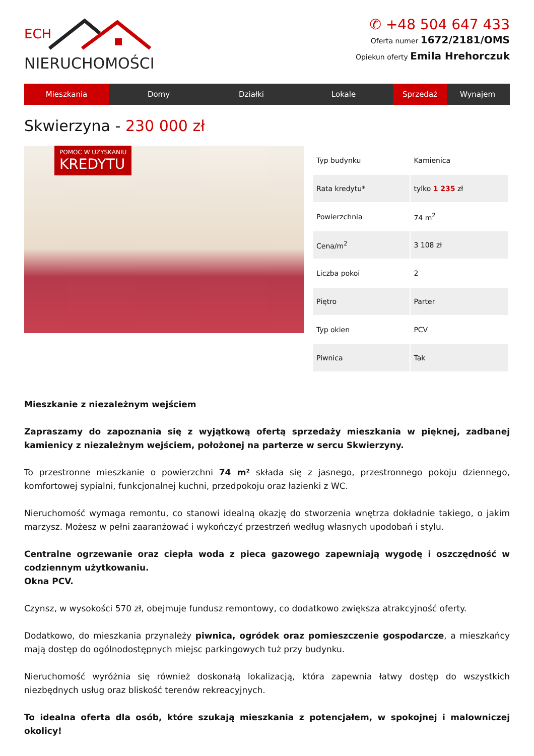ECH
NIERUCHOMOŚCI
✆ +48 504 647 433
Oferta numer 1672/2181/OMS
Opiekun oferty Emila Hrehorczuk
Mieszkania Domy Działki Lokale Sprzedaż Wynajem
Skwierzyna - 230 000 zł
POMOC W UZYSKANIU
KREDYTU
| Typ budynku | Kamienica |
| Rata kredytu* | tylko 1 235 zł |
| Powierzchnia | 74 m<sup>2</sup> |
| Cena/m<sup>2</sup> | 3 108 zł |
| Liczba pokoi | 2 |
| Piętro | Parter |
| Typ okien | PCV |
| Piwnica | Tak |
Mieszkanie z niezależnym wejściem
Zapraszamy do zapoznania się z wyjątkową ofertą sprzedaży mieszkania w pięknej, zadbanej kamienicy z niezależnym wejściem, położonej na parterze w sercu Skwierzyny.
To przestronne mieszkanie o powierzchni 74 m² składa się z jasnego, przestronnego pokoju dziennego, komfortowej sypialni, funkcjonalnej kuchni, przedpokoju oraz łazienki z WC.
Nieruchomość wymaga remontu, co stanowi idealną okazję do stworzenia wnętrza dokładnie takiego, o jakim marzysz. Możesz w pełni zaaranżować i wykończyć przestrzeń według własnych upodobań i stylu.
Centralne ogrzewanie oraz ciepła woda z pieca gazowego zapewniają wygodę i oszczędność w codziennym użytkowaniu.
Okna PCV.
Czynsz, w wysokości 570 zł, obejmuje fundusz remontowy, co dodatkowo zwiększa atrakcyjność oferty.
Dodatkowo, do mieszkania przynależy piwnica, ogródek oraz pomieszczenie gospodarcze, a mieszkańcy mają dostęp do ogólnodostępnych miejsc parkingowych tuż przy budynku.
Nieruchomość wyróżnia się również doskonałą lokalizacją, która zapewnia łatwy dostęp do wszystkich niezbędnych usług oraz bliskość terenów rekreacyjnych.
To idealna oferta dla osób, które szukają mieszkania z potencjałem, w spokojnej i malowniczej okolicy!